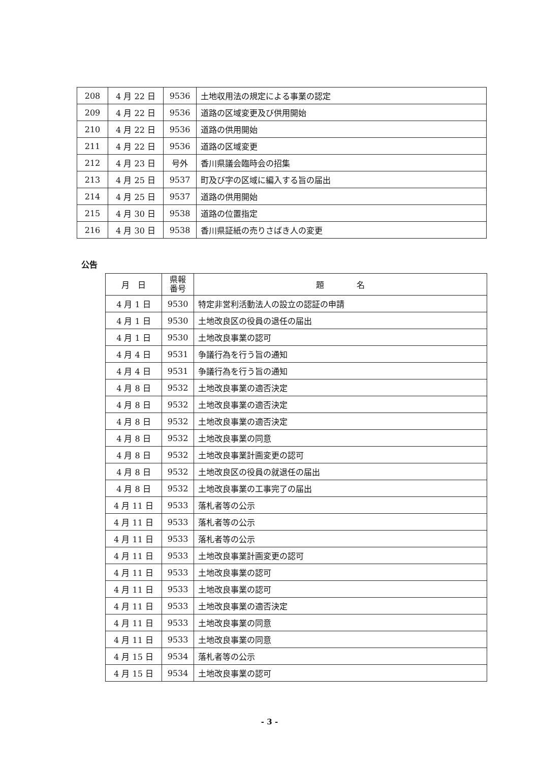| 208 | 4 月 22 日 | 9536 | 土地収用法の規定による事業の認定 |
| 209 | 4 月 22 日 | 9536 | 道路の区域変更及び供用開始 |
| 210 | 4 月 22 日 | 9536 | 道路の供用開始 |
| 211 | 4 月 22 日 | 9536 | 道路の区域変更 |
| 212 | 4 月 23 日 | 号外 | 香川県議会臨時会の招集 |
| 213 | 4 月 25 日 | 9537 | 町及び字の区域に編入する旨の届出 |
| 214 | 4 月 25 日 | 9537 | 道路の供用開始 |
| 215 | 4 月 30 日 | 9538 | 道路の位置指定 |
| 216 | 4 月 30 日 | 9538 | 香川県証紙の売りさばき人の変更 |
公告
| 月 日 | 県報 番号 | 題 名 |
| --- | --- | --- |
| 4 月 1 日 | 9530 | 特定非営利活動法人の設立の認証の申請 |
| 4 月 1 日 | 9530 | 土地改良区の役員の退任の届出 |
| 4 月 1 日 | 9530 | 土地改良事業の認可 |
| 4 月 4 日 | 9531 | 争議行為を行う旨の通知 |
| 4 月 4 日 | 9531 | 争議行為を行う旨の通知 |
| 4 月 8 日 | 9532 | 土地改良事業の適否決定 |
| 4 月 8 日 | 9532 | 土地改良事業の適否決定 |
| 4 月 8 日 | 9532 | 土地改良事業の適否決定 |
| 4 月 8 日 | 9532 | 土地改良事業の同意 |
| 4 月 8 日 | 9532 | 土地改良事業計画変更の認可 |
| 4 月 8 日 | 9532 | 土地改良区の役員の就退任の届出 |
| 4 月 8 日 | 9532 | 土地改良事業の工事完了の届出 |
| 4 月 11 日 | 9533 | 落札者等の公示 |
| 4 月 11 日 | 9533 | 落札者等の公示 |
| 4 月 11 日 | 9533 | 落札者等の公示 |
| 4 月 11 日 | 9533 | 土地改良事業計画変更の認可 |
| 4 月 11 日 | 9533 | 土地改良事業の認可 |
| 4 月 11 日 | 9533 | 土地改良事業の認可 |
| 4 月 11 日 | 9533 | 土地改良事業の適否決定 |
| 4 月 11 日 | 9533 | 土地改良事業の同意 |
| 4 月 11 日 | 9533 | 土地改良事業の同意 |
| 4 月 15 日 | 9534 | 落札者等の公示 |
| 4 月 15 日 | 9534 | 土地改良事業の認可 |
- 3 -